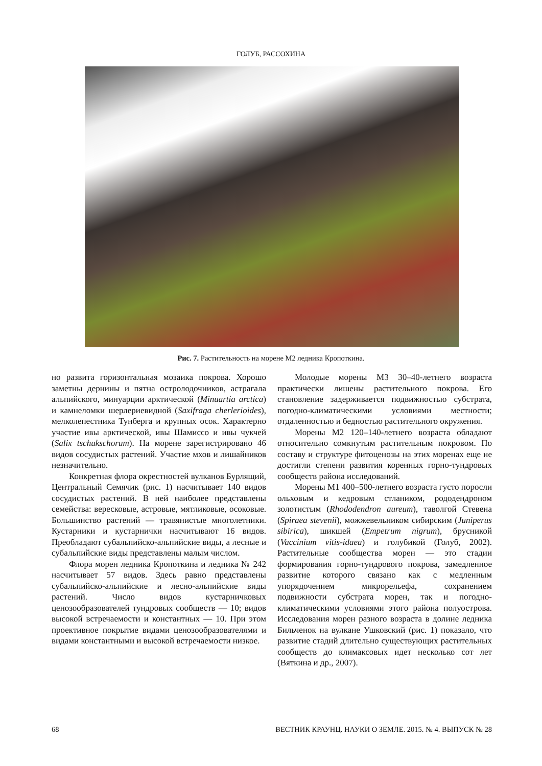ГОЛУБ, РАССОХИНА
Рис. 7. Растительность на морене М2 ледника Кропоткина.
но развита горизонтальная мозаика покрова. Хорошо заметны дернины и пятна остролодочников, астрагала альпийского, минуарции арктической (Minuartia arctica) и камнеломки шерлериевидной (Saxifraga cherlerioides), мелколепестника Тунберга и крупных осок. Характерно участие ивы арктической, ивы Шамиссо и ивы чукчей (Salix tschukschorum). На морене зарегистрировано 46 видов сосудистых растений. Участие мхов и лишайников незначительно.
Конкретная флора окрестностей вулканов Бурлящий, Центральный Семячик (рис. 1) насчитывает 140 видов сосудистых растений. В ней наиболее представлены семейства: вересковые, астровые, мятликовые, осоковые. Большинство растений — травянистые многолетники. Кустарники и кустарнички насчитывают 16 видов. Преобладают субальпийско-альпийские виды, а лесные и субальпийские виды представлены малым числом.
Флора морен ледника Кропоткина и ледника № 242 насчитывает 57 видов. Здесь равно представлены субальпийско-альпийские и лесно-альпийские виды растений. Число видов кустарничковых ценозообразователей тундровых сообществ — 10; видов высокой встречаемости и константных — 10. При этом проективное покрытие видами ценозообразователями и видами константными и высокой встречаемости низкое.
Молодые морены М3 30–40-летнего возраста практически лишены растительного покрова. Его становление задерживается подвижностью субстрата, погодно-климатическими условиями местности; отдаленностью и бедностью растительного окружения.
Морены М2 120–140-летнего возраста обладают относительно сомкнутым растительным покровом. По составу и структуре фитоценозы на этих моренах еще не достигли степени развития коренных горно-тундровых сообществ района исследований.
Морены М1 400–500-летнего возраста густо поросли ольховым и кедровым стлаником, рододендроном золотистым (Rhododendron aureum), таволгой Стевена (Spiraea stevenii), можжевельником сибирским (Juniperus sibirica), шикшей (Empetrum nigrum), брусникой (Vaccinium vitis-idaea) и голубикой (Голуб, 2002). Растительные сообщества морен — это стадии формирования горно-тундрового покрова, замедленное развитие которого связано как с медленным упорядочением микрорельефа, сохранением подвижности субстрата морен, так и погодно-климатическими условиями этого района полуострова. Исследования морен разного возраста в долине ледника Бильченок на вулкане Ушковский (рис. 1) показало, что развитие стадий длительно существующих растительных сообществ до климаксовых идет несколько сот лет (Вяткина и др., 2007).
68 ВЕСТНИК КРАУНЦ. НАУКИ О ЗЕМЛЕ. 2015. № 4. ВЫПУСК № 28